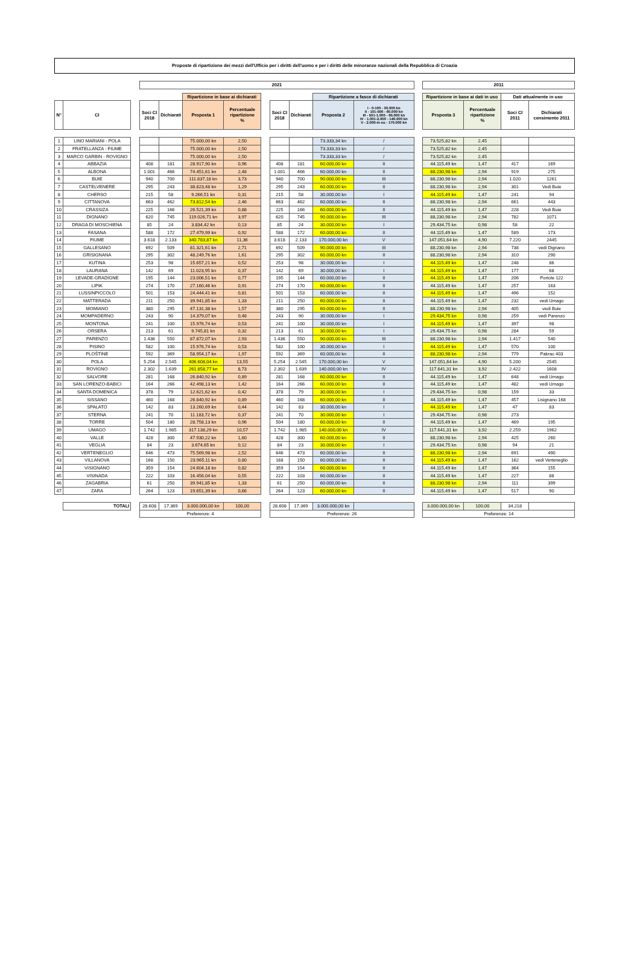Proposte di ripartizione dei mezzi dell'Ufficio per i diritti dell'uomo e per i diritti delle minoranze nazionali della Repubblica di Croazia
| | | | 2021 | | | | | | | | | | 2011 | | | |
| --- | --- | --- | --- | --- | --- | --- | --- | --- | --- | --- | --- | --- | --- | --- | --- | --- |
| | | | | | Ripartizione in base ai dichiarati | | | | | Ripartizione a fasce di dichiarati | | | Ripartizione in base ai dati in uso | | Dati attualmente in uso | |
| N° | CI | | Soci CI 2018 | Dichiarati | Proposta 1 | Percentuale ripartizione % | | Soci CI 2018 | Dichiarati | Proposta 2 | I - 0-100 - 30.000 kn II - 101-500 - 60.000 kn III - 501-1.000 - 90.000 kn IV - 1.001-2.000 - 140.000 kn V - 2.000-in su - 170.000 kn | | Proposta 3 | Percentuale ripartizione % | Soci CI 2011 | Dichiarati censimento 2011 |
| 1 | LINO MARIANI - POLA | | | | 75.000,00 kn | 2,50 | | | | 73.333,34 kn | / | | 73.525,82 kn | 2,45 | | |
| 2 | FRATELLANZA - FIUME | | | | 75.000,00 kn | 2,50 | | | | 73.333,33 kn | / | | 73.525,82 kn | 2,45 | | |
| 3 | MARCO GARBIN - ROVIGNO | | | | 75.000,00 kn | 2,50 | | | | 73.333,33 kn | / | | 73.525,82 kn | 2,45 | | |
| 4 | ABBAZIA | | 408 | 181 | 28.917,90 kn | 0,96 | | 408 | 181 | 60.000,00 kn | II | | 44.115,49 kn | 1,47 | 417 | 169 |
| 5 | ALBONA | | 1.001 | 466 | 74.451,61 kn | 2,48 | | 1.001 | 466 | 60.000,00 kn | II | | 88.230,98 kn | 2,94 | 919 | 275 |
| 6 | BUIE | | 940 | 700 | 111.837,18 kn | 3,73 | | 940 | 700 | 90.000,00 kn | III | | 88.230,98 kn | 2,94 | 1.020 | 1261 |
| 7 | CASTELVENERE | | 295 | 243 | 38.823,48 kn | 1,29 | | 295 | 243 | 60.000,00 kn | II | | 88.230,98 kn | 2,94 | 301 | Vedi Buie |
| 8 | CHERSO | | 215 | 58 | 9.266,51 kn | 0,31 | | 215 | 58 | 30.000,00 kn | I | | 44.115,49 kn | 1,47 | 241 | 94 |
| 9 | CITTANOVA | | 663 | 462 | 73.812,54 kn | 2,46 | | 663 | 462 | 60.000,00 kn | II | | 88.230,98 kn | 2,94 | 661 | 443 |
| 10 | CRASSIZA | | 225 | 166 | 26.521,39 kn | 0,88 | | 225 | 166 | 60.000,00 kn | II | | 44.115,49 kn | 1,47 | 228 | Vedi Buie |
| 11 | DIGNANO | | 620 | 745 | 119.026,71 kn | 3,97 | | 620 | 745 | 90.000,00 kn | III | | 88.230,98 kn | 2,94 | 782 | 1071 |
| 12 | DRAGA DI MOSCHIENA | | 85 | 24 | 3.834,42 kn | 0,13 | | 85 | 24 | 30.000,00 kn | I | | 29.434,75 kn | 0,98 | 58 | 22 |
| 13 | FASANA | | 588 | 172 | 27.479,99 kn | 0,92 | | 588 | 172 | 60.000,00 kn | II | | 44.115,49 kn | 1,47 | 589 | 173 |
| 14 | FIUME | | 3.618 | 2.133 | 340.783,87 kn | 11,36 | | 3.618 | 2.133 | 170.000,00 kn | V | | 147.051,64 kn | 4,90 | 7.220 | 2445 |
| 15 | GALLESANO | | 692 | 509 | 81.321,61 kn | 2,71 | | 692 | 509 | 90.000,00 kn | III | | 88.230,98 kn | 2,94 | 738 | vedi Dignano |
| 16 | GRISIGNANA | | 295 | 302 | 48.249,76 kn | 1,61 | | 295 | 302 | 60.000,00 kn | II | | 88.230,98 kn | 2,94 | 310 | 290 |
| 17 | KUTINA | | 253 | 98 | 15.657,21 kn | 0,52 | | 253 | 98 | 30.000,00 kn | I | | 44.115,49 kn | 1,47 | 248 | 86 |
| 18 | LAURANA | | 142 | 69 | 11.023,95 kn | 0,37 | | 142 | 69 | 30.000,00 kn | I | | 44.115,49 kn | 1,47 | 177 | 68 |
| 19 | LEVADE-GRADIGNE | | 195 | 144 | 23.006,51 kn | 0,77 | | 195 | 144 | 60.000,00 kn | II | | 44.115,49 kn | 1,47 | 206 | Portole 122 |
| 20 | LIPIK | | 274 | 170 | 27.160,46 kn | 0,91 | | 274 | 170 | 60.000,00 kn | II | | 44.115,49 kn | 1,47 | 257 | 163 |
| 21 | LUSSINPICCOLO | | 501 | 153 | 24.444,41 kn | 0,81 | | 501 | 153 | 60.000,00 kn | II | | 44.115,49 kn | 1,47 | 496 | 152 |
| 22 | MATTERADA | | 211 | 250 | 39.941,85 kn | 1,33 | | 211 | 250 | 60.000,00 kn | II | | 44.115,49 kn | 1,47 | 232 | vedi Umago |
| 23 | MOMIANO | | 380 | 295 | 47.131,38 kn | 1,57 | | 380 | 295 | 60.000,00 kn | II | | 88.230,98 kn | 2,94 | 405 | vedi Buie |
| 24 | MOMPADERNO | | 243 | 90 | 14.379,07 kn | 0,48 | | 243 | 90 | 30.000,00 kn | I | | 29.434,75 kn | 0,98 | 259 | vedi Parenzo |
| 25 | MONTONA | | 241 | 100 | 15.976,74 kn | 0,53 | | 241 | 100 | 30.000,00 kn | I | | 44.115,49 kn | 1,47 | 397 | 98 |
| 26 | ORSERA | | 213 | 61 | 9.745,81 kn | 0,32 | | 213 | 61 | 30.000,00 kn | I | | 29.434,75 kn | 0,98 | 284 | 59 |
| 27 | PARENZO | | 1.436 | 550 | 87.872,07 kn | 2,93 | | 1.436 | 550 | 90.000,00 kn | III | | 88.230,98 kn | 2,94 | 1.417 | 540 |
| 28 | PISINO | | 582 | 100 | 15.976,74 kn | 0,53 | | 582 | 100 | 30.000,00 kn | I | | 44.115,49 kn | 1,47 | 570 | 100 |
| 29 | PLOŠTINE | | 592 | 369 | 58.954,17 kn | 1,97 | | 592 | 369 | 60.000,00 kn | II | | 88.230,98 kn | 2,94 | 779 | Pakrac 403 |
| 30 | POLA | | 5.254 | 2.545 | 406.608,04 kn | 13,55 | | 5.254 | 2.545 | 170.000,00 kn | V | | 147.051,64 kn | 4,90 | 5.200 | 2545 |
| 31 | ROVIGNO | | 2.302 | 1.639 | 261.858,77 kn | 8,73 | | 2.302 | 1.639 | 140.000,00 kn | IV | | 117.641,31 kn | 3,92 | 2.422 | 1608 |
| 32 | SALVORE | | 281 | 168 | 26.840,92 kn | 0,89 | | 281 | 168 | 60.000,00 kn | II | | 44.115,49 kn | 1,47 | 648 | vedi Umago |
| 33 | SAN LORENZO-BABICI | | 164 | 266 | 42.498,13 kn | 1,42 | | 164 | 266 | 60.000,00 kn | II | | 44.115,49 kn | 1,47 | 482 | vedi Umago |
| 34 | SANTA DOMENICA | | 378 | 79 | 12.621,62 kn | 0,42 | | 378 | 79 | 30.000,00 kn | I | | 29.434,75 kn | 0,98 | 159 | 33 |
| 35 | SISSANO | | 460 | 168 | 26.840,92 kn | 0,89 | | 460 | 168 | 60.000,00 kn | II | | 44.115,49 kn | 1,47 | 457 | Lisignano 168 |
| 36 | SPALATO | | 142 | 83 | 13.260,69 kn | 0,44 | | 142 | 83 | 30.000,00 kn | I | | 44.115,49 kn | 1,47 | 47 | 83 |
| 37 | STERNA | | 241 | 70 | 11.183,72 kn | 0,37 | | 241 | 70 | 30.000,00 kn | I | | 29.434,75 kn | 0,98 | 273 | |
| 38 | TORRE | | 504 | 180 | 28.758,13 kn | 0,96 | | 504 | 180 | 60.000,00 kn | II | | 44.115,49 kn | 1,47 | 469 | 195 |
| 39 | UMAGO | | 1.742 | 1.985 | 317.138,29 kn | 10,57 | | 1.742 | 1.985 | 140.000,00 kn | IV | | 117.641,31 kn | 3,92 | 2.259 | 1962 |
| 40 | VALLE | | 428 | 300 | 47.930,22 kn | 1,60 | | 428 | 300 | 60.000,00 kn | II | | 88.230,98 kn | 2,94 | 425 | 260 |
| 41 | VEGLIA | | 84 | 23 | 3.674,65 kn | 0,12 | | 84 | 23 | 30.000,00 kn | I | | 29.434,75 kn | 0,98 | 94 | 21 |
| 42 | VERTENEGLIO | | 646 | 473 | 75.569,98 kn | 2,52 | | 646 | 473 | 60.000,00 kn | II | | 88.230,98 kn | 2,94 | 691 | 490 |
| 43 | VILLANOVA | | 168 | 150 | 23.965,11 kn | 0,80 | | 168 | 150 | 60.000,00 kn | II | | 44.115,49 kn | 1,47 | 162 | vedi Verteneglio |
| 44 | VISIGNANO | | 359 | 154 | 24.604,18 kn | 0,82 | | 359 | 154 | 60.000,00 kn | II | | 44.115,49 kn | 1,47 | 364 | 155 |
| 45 | VISINADA | | 222 | 103 | 16.456,04 kn | 0,55 | | 222 | 103 | 60.000,00 kn | II | | 44.115,49 kn | 1,47 | 227 | 88 |
| 46 | ZAGABRIA | | 61 | 250 | 39.941,85 kn | 1,33 | | 61 | 250 | 60.000,00 kn | II | | 88.230,98 kn | 2,94 | 111 | 399 |
| 47 | ZARA | | 264 | 123 | 19.651,39 kn | 0,66 | | 264 | 123 | 60.000,00 kn | II | | 44.115,49 kn | 1,47 | 517 | 90 |
| | TOTALI | | 28.608 | 17.369 | 3.000.000,00 kn | 100,00 | | 28.608 | 17.369 | 3.000.000,00 kn | | | 3.000.000,00 kn | 100,00 | 34.218 | |
| | | | Preferenze: 4 | | | | | Preferenze: 26 | | | | | Preferenze: 14 | | | |